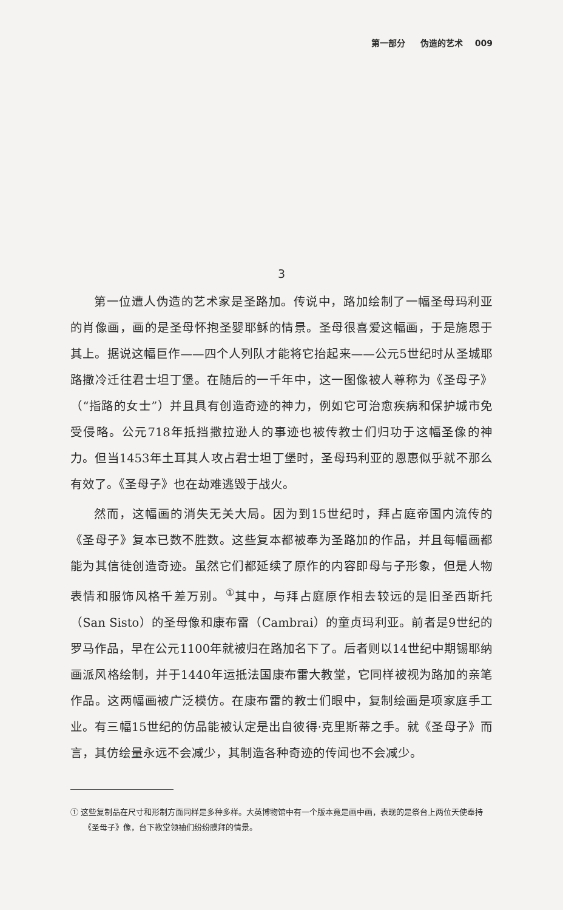第一部分 伪造的艺术 009
3
第一位遭人伪造的艺术家是圣路加。传说中，路加绘制了一幅圣母玛利亚的肖像画，画的是圣母怀抱圣婴耶稣的情景。圣母很喜爱这幅画，于是施恩于其上。据说这幅巨作——四个人列队才能将它抬起来——公元5世纪时从圣城耶路撒冷迁往君士坦丁堡。在随后的一千年中，这一图像被人尊称为《圣母子》（“指路的女士”）并且具有创造奇迹的神力，例如它可治愈疾病和保护城市免受侵略。公元718年抵挡撒拉逊人的事迹也被传教士们归功于这幅圣像的神力。但当1453年土耳其人攻占君士坦丁堡时，圣母玛利亚的恩惠似乎就不那么有效了。《圣母子》也在劫难逃毁于战火。
然而，这幅画的消失无关大局。因为到15世纪时，拜占庭帝国内流传的《圣母子》复本已数不胜数。这些复本都被奉为圣路加的作品，并且每幅画都能为其信徒创造奇迹。虽然它们都延续了原作的内容即母与子形象，但是人物表情和服饰风格千差万别。<sup>①</sup>其中，与拜占庭原作相去较远的是旧圣西斯托（San Sisto）的圣母像和康布雷（Cambrai）的童贞玛利亚。前者是9世纪的罗马作品，早在公元1100年就被归在路加名下了。后者则以14世纪中期锡耶纳画派风格绘制，并于1440年运抵法国康布雷大教堂，它同样被视为路加的亲笔作品。这两幅画被广泛模仿。在康布雷的教士们眼中，复制绘画是项家庭手工业。有三幅15世纪的仿品能被认定是出自彼得·克里斯蒂之手。就《圣母子》而言，其仿绘量永远不会减少，其制造各种奇迹的传闻也不会减少。
① 这些复制品在尺寸和形制方面同样是多种多样。大英博物馆中有一个版本竟是画中画，表现的是祭台上两位天使奉持《圣母子》像，台下教堂领袖们纷纷膜拜的情景。